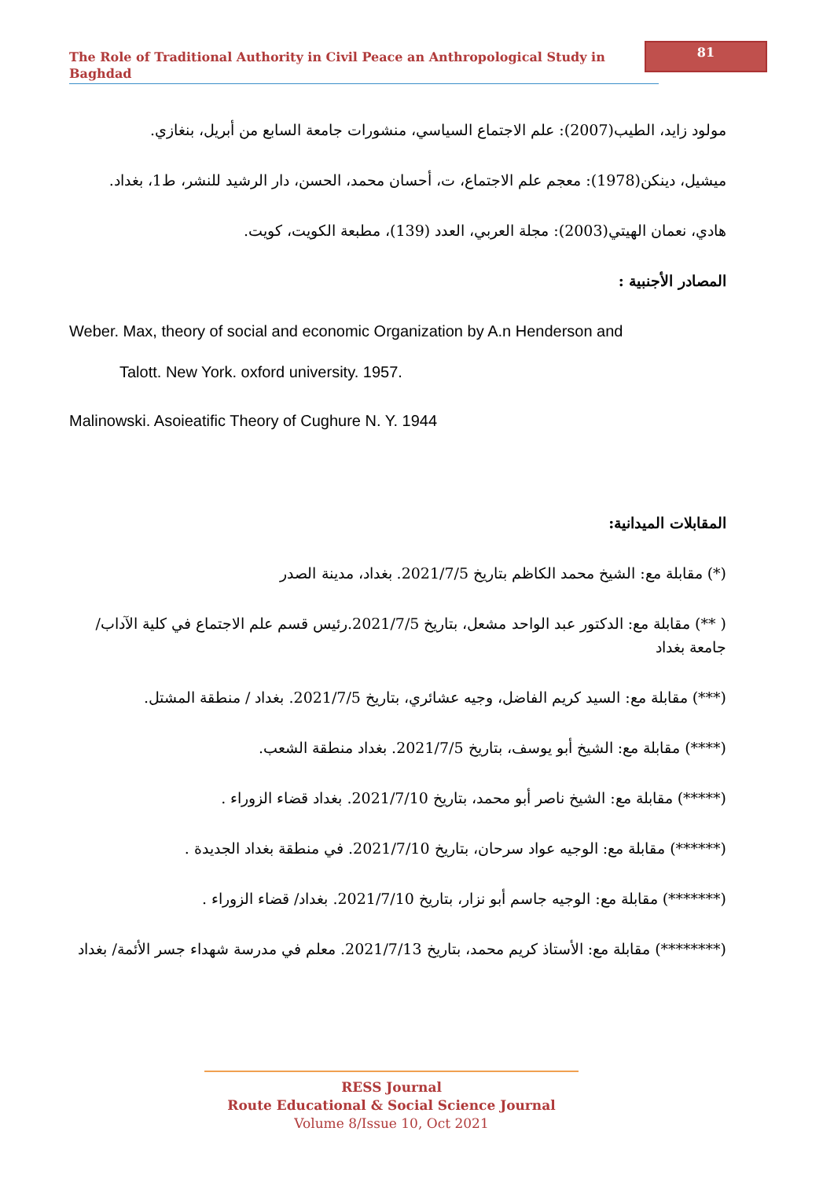The Role of Traditional Authority in Civil Peace an Anthropological Study in Baghdad
81
مولود زايد، الطيب(2007): علم الاجتماع السياسي، منشورات جامعة السابع من أبريل، بنغازي.
ميشيل، دينكن(1978): معجم علم الاجتماع، ت، أحسان محمد، الحسن، دار الرشيد للنشر، ط1، بغداد.
هادي، نعمان الهيتي(2003): مجلة العربي، العدد (139)، مطبعة الكويت، كويت.
المصادر الأجنبية :
Weber. Max, theory of social and economic Organization by A.n Henderson and
Talott. New York. oxford university. 1957.
Malinowski. Asoieatific Theory of Cughure N. Y. 1944
المقابلات الميدانية:
(*) مقابلة مع: الشيخ محمد الكاظم بتاريخ 2021/7/5. بغداد، مدينة الصدر
( **) مقابلة مع: الدكتور عبد الواحد مشعل، بتاريخ 2021/7/5.رئيس قسم علم الاجتماع في كلية الآداب/ جامعة بغداد
(***) مقابلة مع: السيد كريم الفاضل، وجيه عشائري، بتاريخ 2021/7/5. بغداد / منطقة المشتل.
(****) مقابلة مع: الشيخ أبو يوسف، بتاريخ 2021/7/5. بغداد منطقة الشعب.
(*****) مقابلة مع: الشيخ ناصر أبو محمد، بتاريخ 2021/7/10. بغداد قضاء الزوراء .
(******) مقابلة مع: الوجيه عواد سرحان، بتاريخ 2021/7/10. في منطقة بغداد الجديدة .
(*******) مقابلة مع: الوجيه جاسم أبو نزار، بتاريخ 2021/7/10. بغداد/ قضاء الزوراء .
(********) مقابلة مع: الأستاذ كريم محمد، بتاريخ 2021/7/13. معلم في مدرسة شهداء جسر الأئمة/ بغداد
RESS Journal
Route Educational & Social Science Journal
Volume 8/Issue 10, Oct 2021